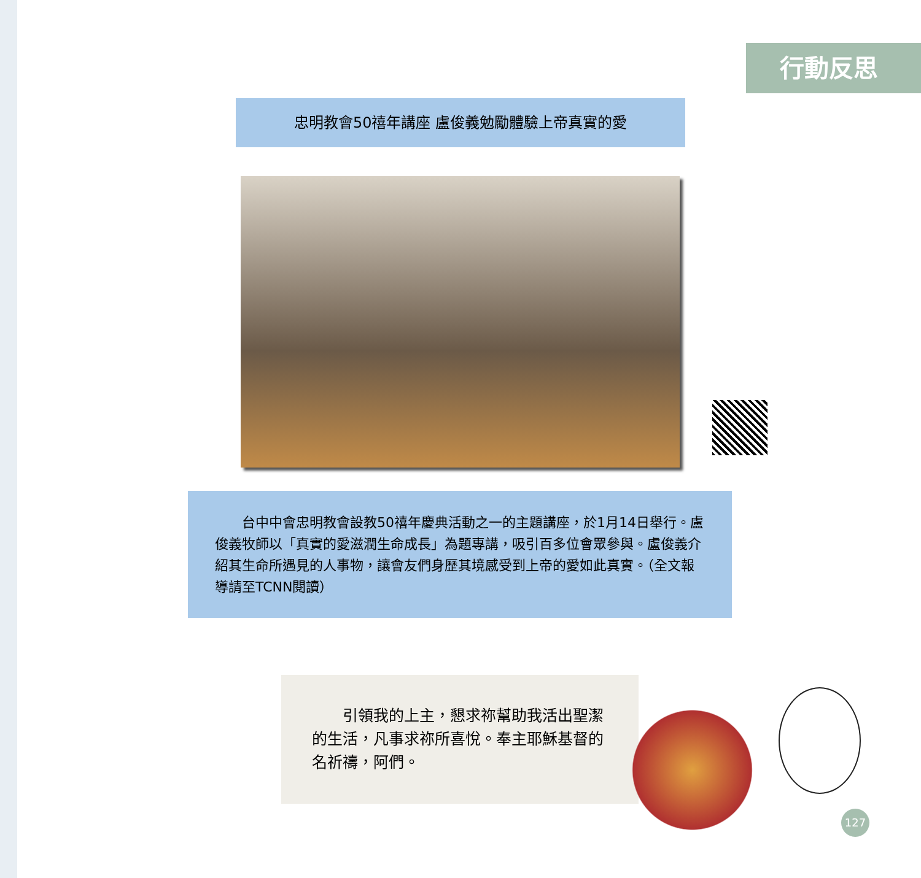行動反思
忠明教會50禧年講座 盧俊義勉勵體驗上帝真實的愛
　　台中中會忠明教會設教50禧年慶典活動之一的主題講座，於1月14日舉行。盧俊義牧師以「真實的愛滋潤生命成長」為題專講，吸引百多位會眾參與。盧俊義介紹其生命所遇見的人事物，讓會友們身歷其境感受到上帝的愛如此真實。（全文報導請至TCNN閱讀）
　　引領我的上主，懇求祢幫助我活出聖潔的生活，凡事求祢所喜悅。奉主耶穌基督的名祈禱，阿們。
127